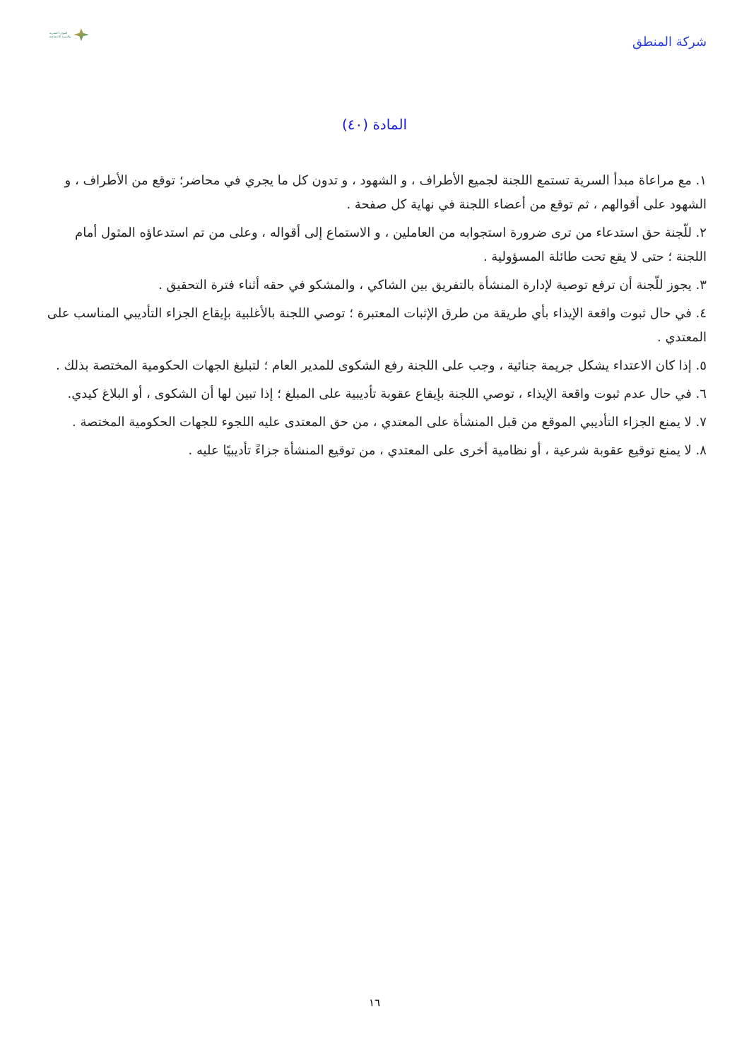شركة المنطق
الموارد البشرية
والتنمية الاجتماعية
المادة (٤٠)
١. مع مراعاة مبدأ السرية تستمع اللجنة لجميع الأطراف ، و الشهود ، و تدون كل ما يجري في محاضر؛ توقع من الأطراف ، و الشهود على أقوالهم ، ثم توقع من أعضاء اللجنة في نهاية كل صفحة .
٢. للّجنة حق استدعاء من ترى ضرورة استجوابه من العاملين ، و الاستماع إلى أقواله ، وعلى من تم استدعاؤه المثول أمام اللجنة ؛ حتى لا يقع تحت طائلة المسؤولية .
٣. يجوز للّجنة أن ترفع توصية لإدارة المنشأة بالتفريق بين الشاكي ، والمشكو في حقه أثناء فترة التحقيق .
٤. في حال ثبوت واقعة الإيذاء بأي طريقة من طرق الإثبات المعتبرة ؛ توصي اللجنة بالأغلبية بإيقاع الجزاء التأديبي المناسب على المعتدي .
٥. إذا كان الاعتداء يشكل جريمة جنائية ، وجب على اللجنة رفع الشكوى للمدير العام ؛ لتبليغ الجهات الحكومية المختصة بذلك .
٦. في حال عدم ثبوت واقعة الإيذاء ، توصي اللجنة بإيقاع عقوبة تأديبية على المبلغ ؛ إذا تبين لها أن الشكوى ، أو البلاغ كيدي.
٧. لا يمنع الجزاء التأديبي الموقع من قبل المنشأة على المعتدي ، من حق المعتدى عليه اللجوء للجهات الحكومية المختصة .
٨. لا يمنع توقيع عقوبة شرعية ، أو نظامية أخرى على المعتدي ، من توقيع المنشأة جزاءً تأديبيًا عليه .
١٦